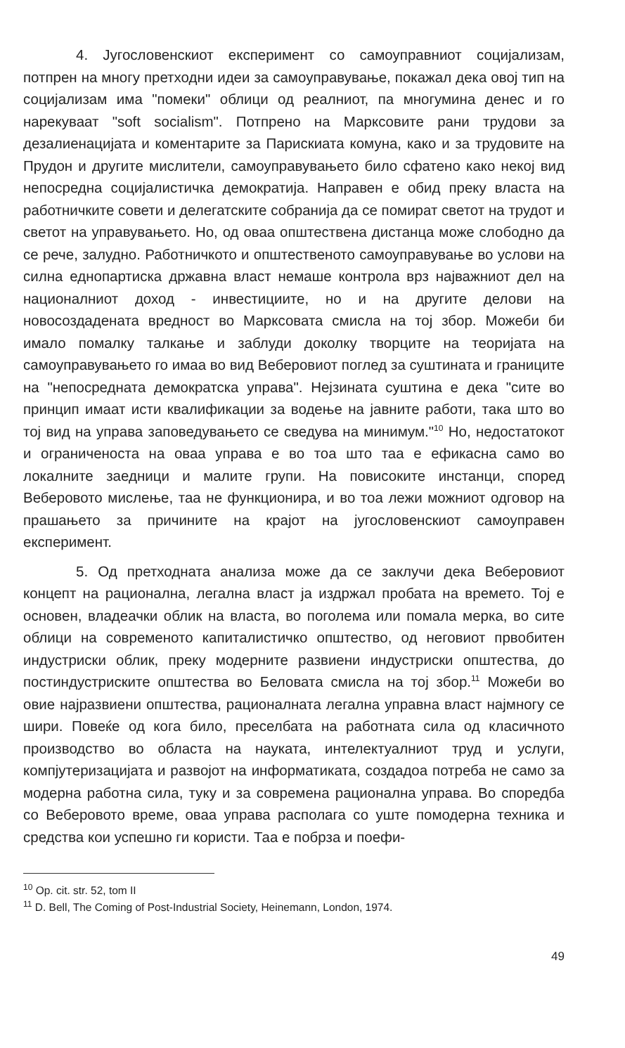4. Југословенскиот експеримент со самоуправниот социјализам, потпрен на многу претходни идеи за самоуправување, покажал дека овој тип на социјализам има "помеки" облици од реалниот, па многумина денес и го нарекуваат "soft socialism". Потпрено на Марксовите рани трудови за дезалиенацијата и коментарите за Парискиата комуна, како и за трудовите на Прудон и другите мислители, самоуправувањето било сфатено како некој вид непосредна социјалистичка демократија. Направен е обид преку власта на работничките совети и делегатските собранија да се помират светот на трудот и светот на управувањето. Но, од оваа општествена дистанца може слободно да се рече, залудно. Работничкото и општественото самоуправување во услови на силна еднопартиска државна власт немаше контрола врз најважниот дел на националниот доход - инвестициите, но и на другите делови на новосоздадената вредност во Марксовата смисла на тој збор. Можеби би имало помалку талкање и заблуди доколку творците на теоријата на самоуправувањето го имаа во вид Веберовиот поглед за суштината и границите на "непосредната демократска управа". Нејзината суштина е дека "сите во принцип имаат исти квалификации за водење на јавните работи, така што во тој вид на управа заповедувањето се сведува на минимум."<sup>10</sup> Но, недостатокот и ограниченоста на оваа управа е во тоа што таа е ефикасна само во локалните заедници и малите групи. На повисоките инстанци, според Веберовото мислење, таа не функционира, и во тоа лежи можниот одговор на прашањето за причините на крајот на југословенскиот самоуправен експеримент.
5. Од претходната анализа може да се заклучи дека Веберовиот концепт на рационална, легална власт ја издржал пробата на времето. Тој е основен, владеачки облик на власта, во поголема или помала мерка, во сите облици на современото капиталистичко општество, од неговиот првобитен индустриски облик, преку модерните развиени индустриски општества, до постиндустриските општества во Беловата смисла на тој збор.<sup>11</sup> Можеби во овие најразвиени општества, рационалната легална управна власт најмногу се шири. Повеќе од кога било, преселбата на работната сила од класичното производство во областа на науката, интелектуалниот труд и услуги, компјутеризацијата и развојот на информатиката, создадоа потреба не само за модерна работна сила, туку и за современа рационална управа. Во споредба со Веберовото време, оваа управа располага со уште помодерна техника и средства кои успешно ги користи. Таа е побрза и поефи-
<sup>10</sup> Op. cit. str. 52, tom II
<sup>11</sup> D. Bell, The Coming of Post-Industrial Society, Heinemann, London, 1974.
49